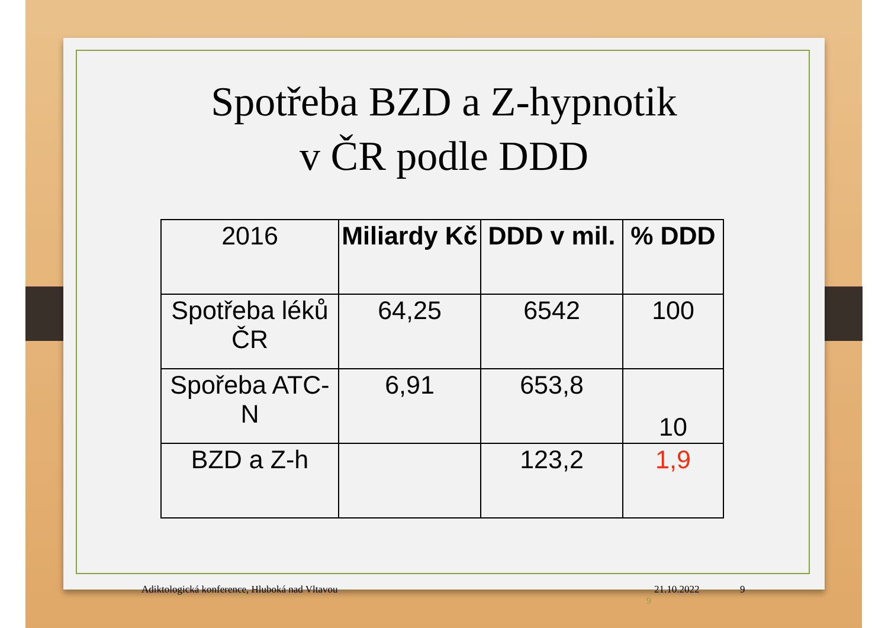Spotřeba BZD a Z-hypnotik
v ČR podle DDD
| 2016 | Miliardy Kč | DDD v mil. | % DDD |
| Spotřeba léků ČR | 64,25 | 6542 | 100 |
| Spořeba ATC-N | 6,91 | 653,8 | 10 |
| BZD a Z-h | | 123,2 | 1,9 |
Adiktologická konference, Hluboká nad Vltavou 21.10.2022 9
9